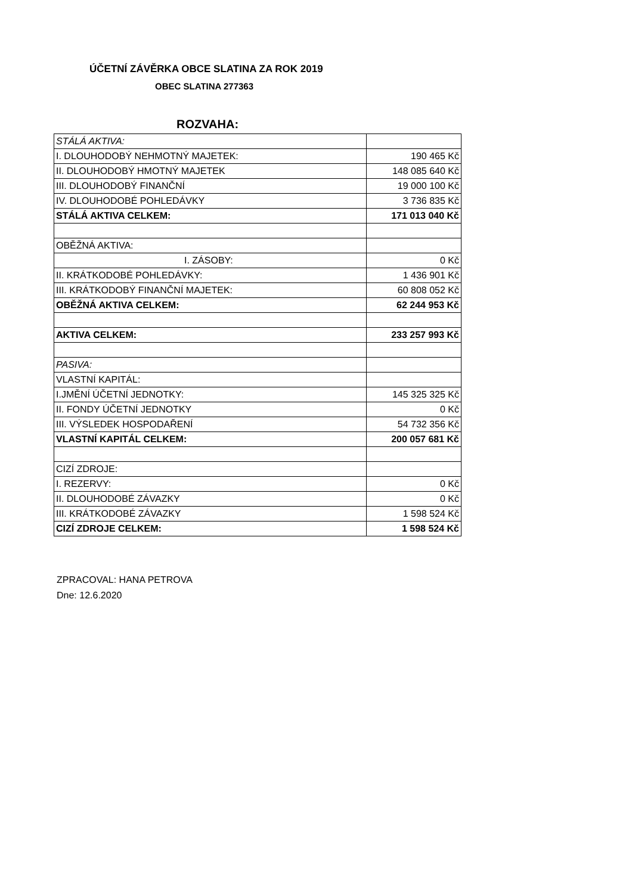ÚČETNÍ ZÁVĚRKA OBCE SLATINA ZA ROK 2019
OBEC SLATINA 277363
ROZVAHA:
| STÁLÁ AKTIVA: | |
| I. DLOUHODOBÝ NEHMOTNÝ MAJETEK: | 190 465 Kč |
| II. DLOUHODOBÝ HMOTNÝ MAJETEK | 148 085 640 Kč |
| III. DLOUHODOBÝ FINANČNÍ | 19 000 100 Kč |
| IV. DLOUHODOBÉ POHLEDÁVKY | 3 736 835 Kč |
| STÁLÁ AKTIVA CELKEM: | 171 013 040 Kč |
| OBĚŽNÁ AKTIVA: | |
| I. ZÁSOBY: | 0 Kč |
| II. KRÁTKODOBÉ POHLEDÁVKY: | 1 436 901 Kč |
| III. KRÁTKODOBÝ FINANČNÍ MAJETEK: | 60 808 052 Kč |
| OBĚŽNÁ AKTIVA CELKEM: | 62 244 953 Kč |
| AKTIVA CELKEM: | 233 257 993 Kč |
| PASIVA: | |
| VLASTNÍ KAPITÁL: | |
| I.JMĚNÍ ÚČETNÍ JEDNOTKY: | 145 325 325 Kč |
| II. FONDY ÚČETNÍ JEDNOTKY | 0 Kč |
| III. VÝSLEDEK HOSPODAŘENÍ | 54 732 356 Kč |
| VLASTNÍ KAPITÁL CELKEM: | 200 057 681 Kč |
| CIZÍ ZDROJE: | |
| I. REZERVY: | 0 Kč |
| II. DLOUHODOBÉ ZÁVAZKY | 0 Kč |
| III. KRÁTKODOBÉ ZÁVAZKY | 1 598 524 Kč |
| CIZÍ ZDROJE CELKEM: | 1 598 524 Kč |
ZPRACOVAL: HANA PETROVA
Dne: 12.6.2020